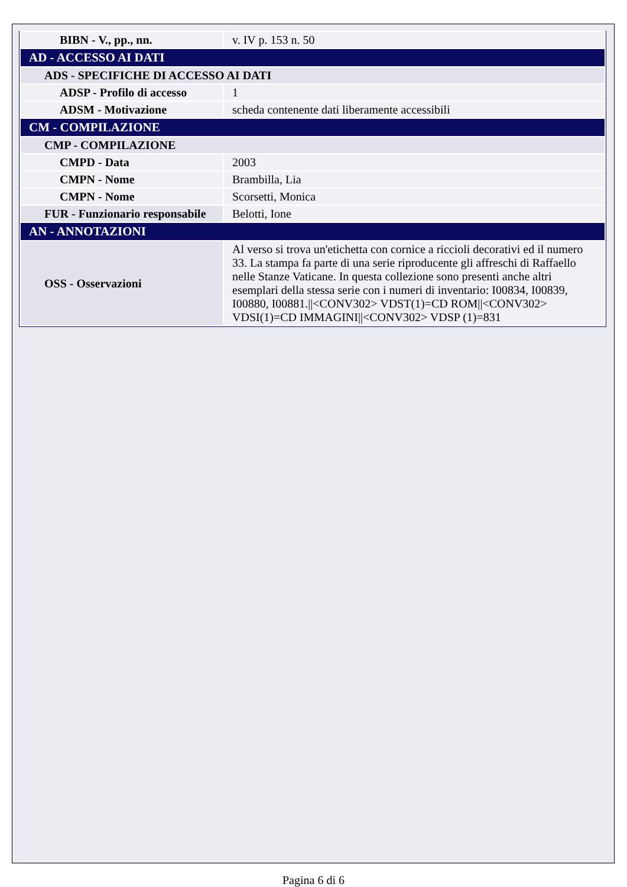| BIBN - V., pp., nn. | v. IV p. 153 n. 50 |
| AD - ACCESSO AI DATI | |
| ADS - SPECIFICHE DI ACCESSO AI DATI | |
| ADSP - Profilo di accesso | 1 |
| ADSM - Motivazione | scheda contenente dati liberamente accessibili |
| CM - COMPILAZIONE | |
| CMP - COMPILAZIONE | |
| CMPD - Data | 2003 |
| CMPN - Nome | Brambilla, Lia |
| CMPN - Nome | Scorsetti, Monica |
| FUR - Funzionario responsabile | Belotti, Ione |
| AN - ANNOTAZIONI | |
| OSS - Osservazioni | Al verso si trova un'etichetta con cornice a riccioli decorativi ed il numero 33. La stampa fa parte di una serie riproducente gli affreschi di Raffaello nelle Stanze Vaticane. In questa collezione sono presenti anche altri esemplari della stessa serie con i numeri di inventario: I00834, I00839, I00880, I00881.//<CONV302> VDST(1)=CD ROM//<CONV302> VDSI(1)=CD IMMAGINI//<CONV302> VDSP (1)=831 |
Pagina 6 di 6